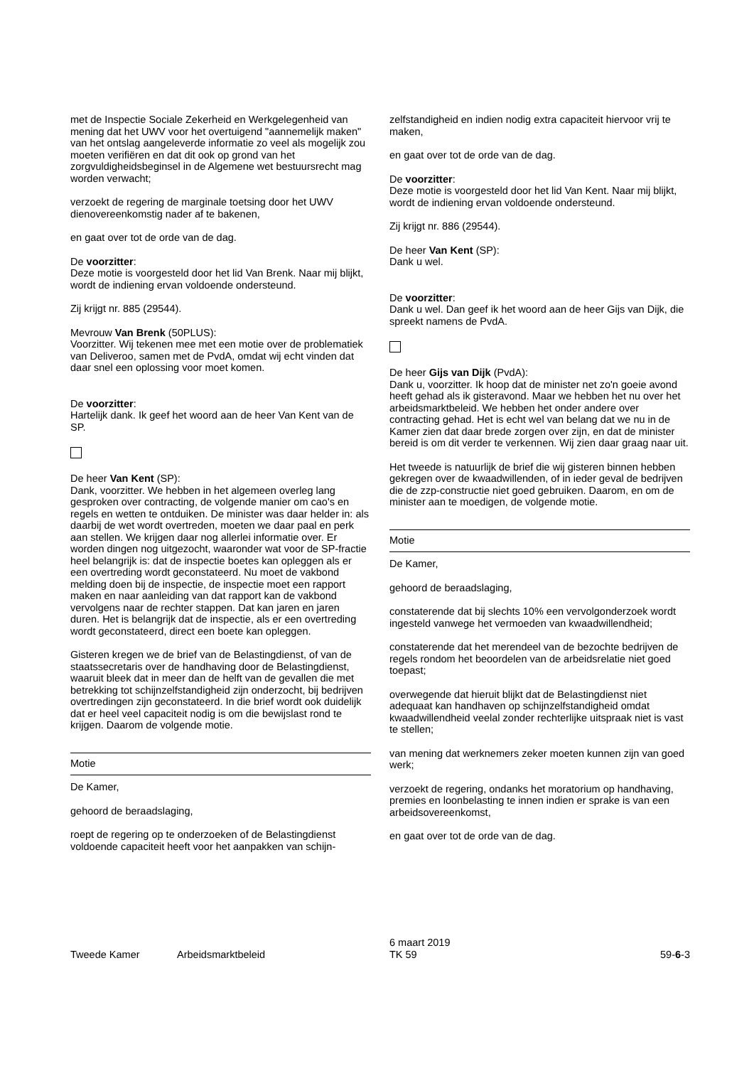met de Inspectie Sociale Zekerheid en Werkgelegenheid van mening dat het UWV voor het overtuigend "aannemelijk maken" van het ontslag aangeleverde informatie zo veel als mogelijk zou moeten verifiëren en dat dit ook op grond van het zorgvuldigheidsbeginsel in de Algemene wet bestuursrecht mag worden verwacht;
verzoekt de regering de marginale toetsing door het UWV dienovereenkomstig nader af te bakenen,
en gaat over tot de orde van de dag.
De voorzitter:
Deze motie is voorgesteld door het lid Van Brenk. Naar mij blijkt, wordt de indiening ervan voldoende ondersteund.
Zij krijgt nr. 885 (29544).
Mevrouw Van Brenk (50PLUS):
Voorzitter. Wij tekenen mee met een motie over de problematiek van Deliveroo, samen met de PvdA, omdat wij echt vinden dat daar snel een oplossing voor moet komen.
De voorzitter:
Hartelijk dank. Ik geef het woord aan de heer Van Kent van de SP.
De heer Van Kent (SP):
Dank, voorzitter. We hebben in het algemeen overleg lang gesproken over contracting, de volgende manier om cao's en regels en wetten te ontduiken. De minister was daar helder in: als daarbij de wet wordt overtreden, moeten we daar paal en perk aan stellen. We krijgen daar nog allerlei informatie over. Er worden dingen nog uitgezocht, waaronder wat voor de SP-fractie heel belangrijk is: dat de inspectie boetes kan opleggen als er een overtreding wordt geconstateerd. Nu moet de vakbond melding doen bij de inspectie, de inspectie moet een rapport maken en naar aanleiding van dat rapport kan de vakbond vervolgens naar de rechter stappen. Dat kan jaren en jaren duren. Het is belangrijk dat de inspectie, als er een overtreding wordt geconstateerd, direct een boete kan opleggen.
Gisteren kregen we de brief van de Belastingdienst, of van de staatssecretaris over de handhaving door de Belastingdienst, waaruit bleek dat in meer dan de helft van de gevallen die met betrekking tot schijnzelfstandigheid zijn onderzocht, bij bedrijven overtredingen zijn geconstateerd. In die brief wordt ook duidelijk dat er heel veel capaciteit nodig is om die bewijslast rond te krijgen. Daarom de volgende motie.
Motie
De Kamer,
gehoord de beraadslaging,
roept de regering op te onderzoeken of de Belastingdienst voldoende capaciteit heeft voor het aanpakken van schijn-
zelfstandigheid en indien nodig extra capaciteit hiervoor vrij te maken,
en gaat over tot de orde van de dag.
De voorzitter:
Deze motie is voorgesteld door het lid Van Kent. Naar mij blijkt, wordt de indiening ervan voldoende ondersteund.
Zij krijgt nr. 886 (29544).
De heer Van Kent (SP):
Dank u wel.
De voorzitter:
Dank u wel. Dan geef ik het woord aan de heer Gijs van Dijk, die spreekt namens de PvdA.
De heer Gijs van Dijk (PvdA):
Dank u, voorzitter. Ik hoop dat de minister net zo'n goeie avond heeft gehad als ik gisteravond. Maar we hebben het nu over het arbeidsmarktbeleid. We hebben het onder andere over contracting gehad. Het is echt wel van belang dat we nu in de Kamer zien dat daar brede zorgen over zijn, en dat de minister bereid is om dit verder te verkennen. Wij zien daar graag naar uit.
Het tweede is natuurlijk de brief die wij gisteren binnen hebben gekregen over de kwaadwillenden, of in ieder geval de bedrijven die de zzp-constructie niet goed gebruiken. Daarom, en om de minister aan te moedigen, de volgende motie.
Motie
De Kamer,
gehoord de beraadslaging,
constaterende dat bij slechts 10% een vervolgonderzoek wordt ingesteld vanwege het vermoeden van kwaadwillendheid;
constaterende dat het merendeel van de bezochte bedrijven de regels rondom het beoordelen van de arbeidsrelatie niet goed toepast;
overwegende dat hieruit blijkt dat de Belastingdienst niet adequaat kan handhaven op schijnzelfstandigheid omdat kwaadwillendheid veelal zonder rechterlijke uitspraak niet is vast te stellen;
van mening dat werknemers zeker moeten kunnen zijn van goed werk;
verzoekt de regering, ondanks het moratorium op handhaving, premies en loonbelasting te innen indien er sprake is van een arbeidsovereenkomst,
en gaat over tot de orde van de dag.
Tweede Kamer
Arbeidsmarktbeleid
6 maart 2019
TK 59
59-6-3